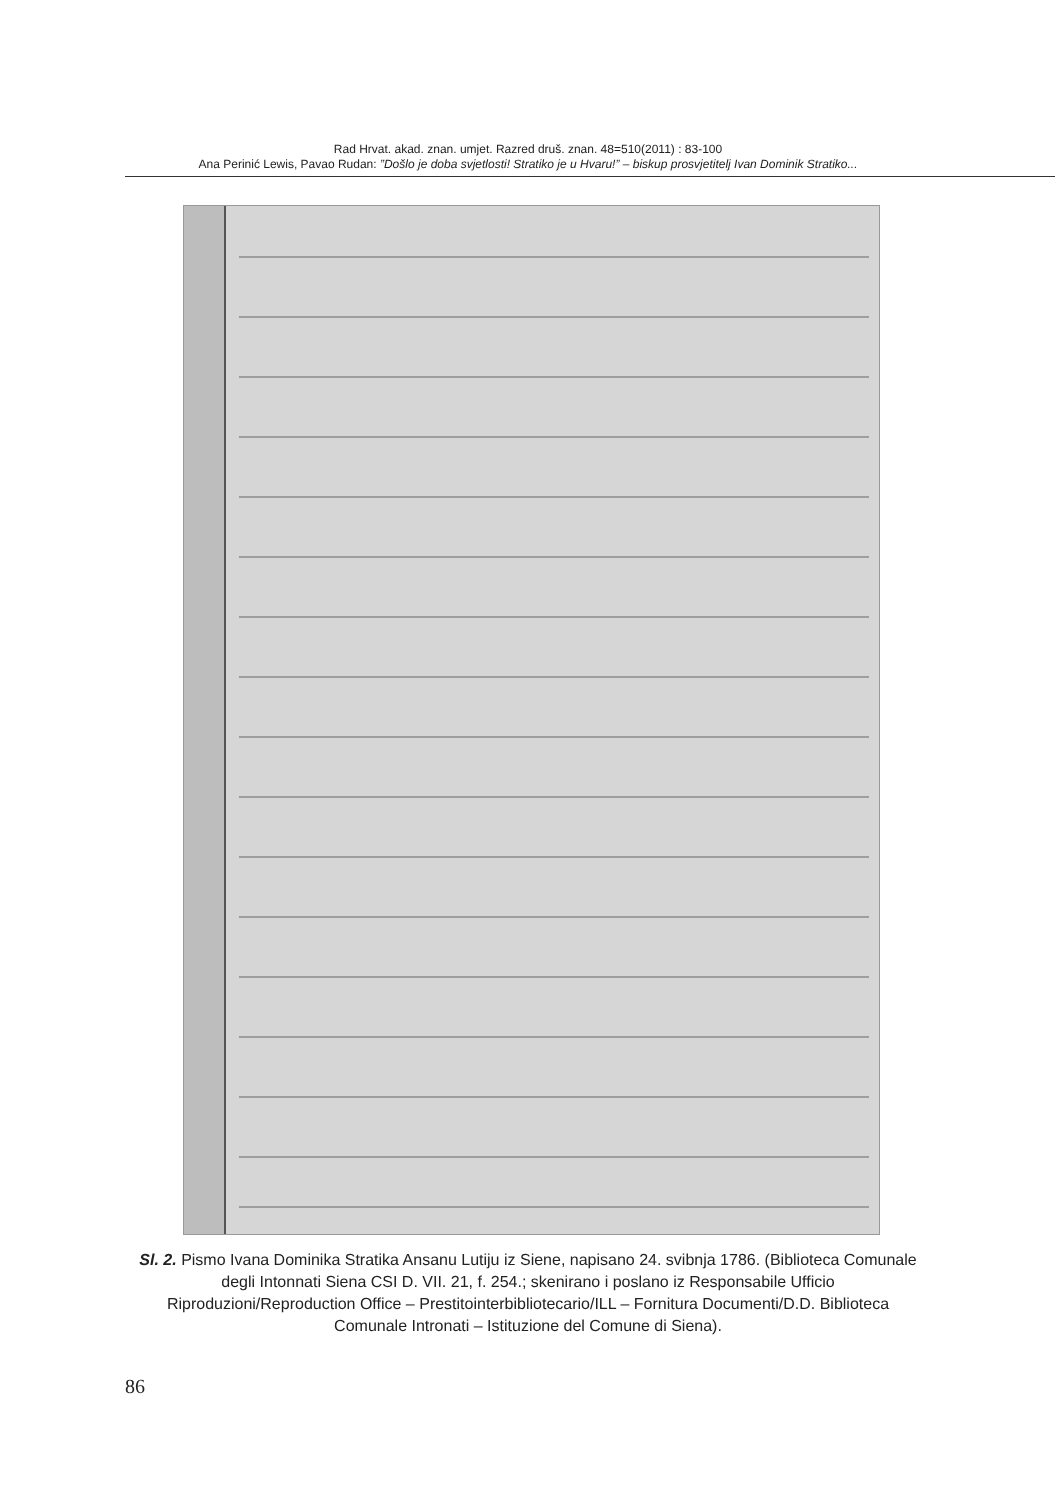Rad Hrvat. akad. znan. umjet. Razred druš. znan. 48=510(2011) : 83-100
Ana Perinić Lewis, Pavao Rudan: ”Došlo je doba svjetlosti! Stratiko je u Hvaru!” – biskup prosvjetitelj Ivan Dominik Stratiko...
Sl. 2. Pismo Ivana Dominika Stratika Ansanu Lutiju iz Siene, napisano 24. svibnja 1786. (Biblioteca Comunale degli Intonnati Siena CSI D. VII. 21, f. 254.; skenirano i poslano iz Responsabile Ufficio Riproduzioni/Reproduction Office – Prestitointerbibliotecario/ILL – Fornitura Documenti/D.D. Biblioteca Comunale Intronati – Istituzione del Comune di Siena).
86